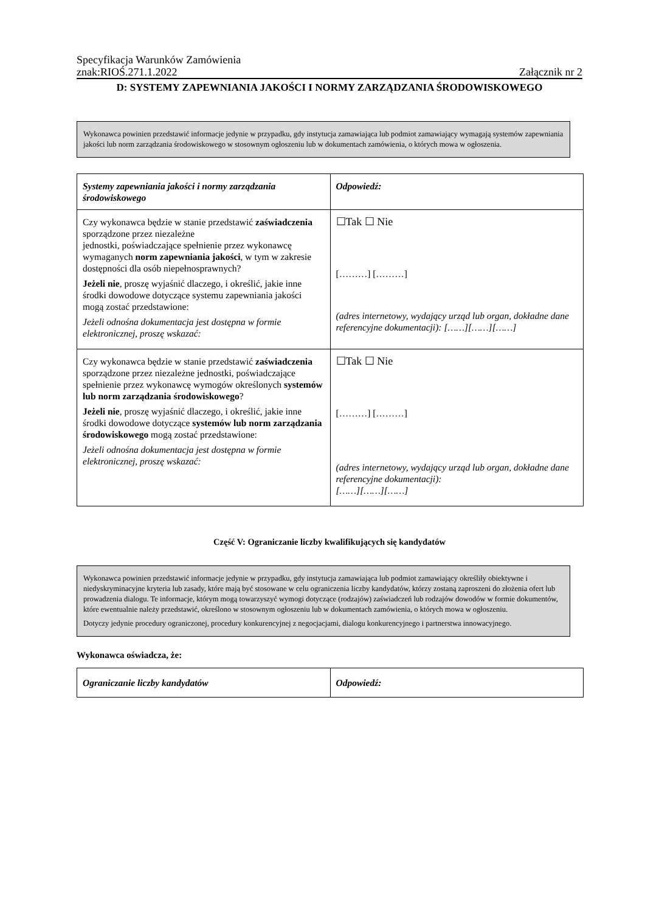Specyfikacja Warunków Zamówienia
znak:RIOŚ.271.1.2022 Załącznik nr 2
D: SYSTEMY ZAPEWNIANIA JAKOŚCI I NORMY ZARZĄDZANIA ŚRODOWISKOWEGO
Wykonawca powinien przedstawić informacje jedynie w przypadku, gdy instytucja zamawiająca lub podmiot zamawiający wymagają systemów zapewniania jakości lub norm zarządzania środowiskowego w stosownym ogłoszeniu lub w dokumentach zamówienia, o których mowa w ogłoszenia.
| Systemy zapewniania jakości i normy zarządzania środowiskowego | Odpowiedź: |
| Czy wykonawca będzie w stanie przedstawić zaświadczenia sporządzone przez niezależne jednostki, poświadczające spełnienie przez wykonawcę wymaganych norm zapewniania jakości , w tym w zakresie dostępności dla osób niepełnosprawnych? Jeżeli nie , proszę wyjaśnić dlaczego, i określić, jakie inne środki dowodowe dotyczące systemu zapewniania jakości mogą zostać przedstawione: Jeżeli odnośna dokumentacja jest dostępna w formie elektronicznej, proszę wskazać: | ☐Tak ☐ Nie [………] [………] (adres internetowy, wydający urząd lub organ, dokładne dane referencyjne dokumentacji): [……][……][……] |
| Czy wykonawca będzie w stanie przedstawić zaświadczenia sporządzone przez niezależne jednostki, poświadczające spełnienie przez wykonawcę wymogów określonych systemów lub norm zarządzania środowiskowego ? Jeżeli nie , proszę wyjaśnić dlaczego, i określić, jakie inne środki dowodowe dotyczące systemów lub norm zarządzania środowiskowego mogą zostać przedstawione: Jeżeli odnośna dokumentacja jest dostępna w formie elektronicznej, proszę wskazać: | ☐Tak ☐ Nie [………] [………] (adres internetowy, wydający urząd lub organ, dokładne dane referencyjne dokumentacji): [……][……][……] |
Część V: Ograniczanie liczby kwalifikujących się kandydatów
Wykonawca powinien przedstawić informacje jedynie w przypadku, gdy instytucja zamawiająca lub podmiot zamawiający określiły obiektywne i niedyskryminacyjne kryteria lub zasady, które mają być stosowane w celu ograniczenia liczby kandydatów, którzy zostaną zaproszeni do złożenia ofert lub prowadzenia dialogu. Te informacje, którym mogą towarzyszyć wymogi dotyczące (rodzajów) zaświadczeń lub rodzajów dowodów w formie dokumentów, które ewentualnie należy przedstawić, określono w stosownym ogłoszeniu lub w dokumentach zamówienia, o których mowa w ogłoszeniu.
Dotyczy jedynie procedury ograniczonej, procedury konkurencyjnej z negocjacjami, dialogu konkurencyjnego i partnerstwa innowacyjnego.
Wykonawca oświadcza, że:
| Ograniczanie liczby kandydatów | Odpowiedź: |